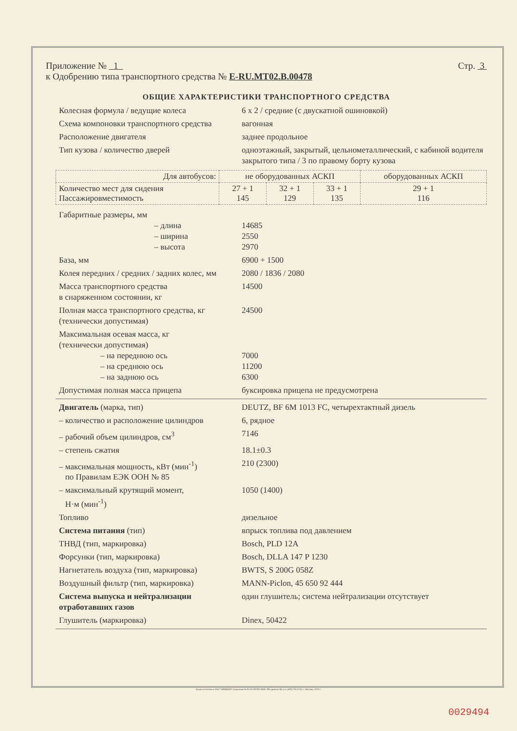Приложение № 1
к Одобрению типа транспортного средства № E-RU.MT02.B.00478
Стр. 3
ОБЩИЕ ХАРАКТЕРИСТИКИ ТРАНСПОРТНОГО СРЕДСТВА
Колесная формула / ведущие колеса 6 х 2 / средние (с двускатной ошиновкой)
Схема компоновки транспортного средства
вагонная
Расположение двигателя заднее продольное
Тип кузова / количество дверей одноэтажный, закрытый, цельнометаллический, с кабиной водителя закрытого типа / 3 по правому борту кузова
| Для автобусов: | не оборудованных АСКП | | | оборудованных АСКП |
| Количество мест для сидения Пассажировместимость | 27 + 1 145 | 32 + 1 129 | 33 + 1 135 | 29 + 1 116 |
Габаритные размеры, мм
– длина
– ширина
– высота
14685
2550
2970
База, мм 6900 + 1500
Колея передних / средних / задних колес, мм
2080 / 1836 / 2080
Масса транспортного средства
в снаряженном состоянии, кг
14500
Полная масса транспортного средства, кг
(технически допустимая)
24500
Максимальная осевая масса, кг
(технически допустимая)
– на переднюю ось
– на среднюю ось
– на заднюю ось
7000
11200
6300
Допустимая полная масса прицепа буксировка прицепа не предусмотрена
Двигатель (марка, тип) DEUTZ, BF 6M 1013 FC, четырехтактный дизель
– количество и расположение цилиндров
6, рядное
– рабочий объем цилиндров, см<sup>3</sup> 7146
– степень сжатия 18.1±0.3
– максимальная мощность, кВт (мин<sup>-1</sup>)
по Правилам ЕЭК ООН № 85
210 (2300)
– максимальный крутящий момент,
Н·м (мин<sup>-1</sup>)
1050 (1400)
Топливо дизельное
Система питания (тип) впрыск топлива под давлением
ТНВД (тип, маркировка) Bosch, PLD 12A
Форсунки (тип, маркировка) Bosch, DLLA 147 P 1230
Нагнетатель воздуха (тип, маркировка)
BWTS, S 200G 058Z
Воздушный фильтр (тип, маркировка) MANN-Piclon, 45 650 92 444
Система выпуска и нейтрализации отработавших газов
один глушитель; система нейтрализации отсутствует
Глушитель (маркировка) Dinex, 50422
Бланк изготовлен ЗАО "ОПЦИОН" (лицензия № 05-05-09/003 ФНС РФ уровень В) тел. (495) 726 4742, г. Москва, 2010 г.
0029494